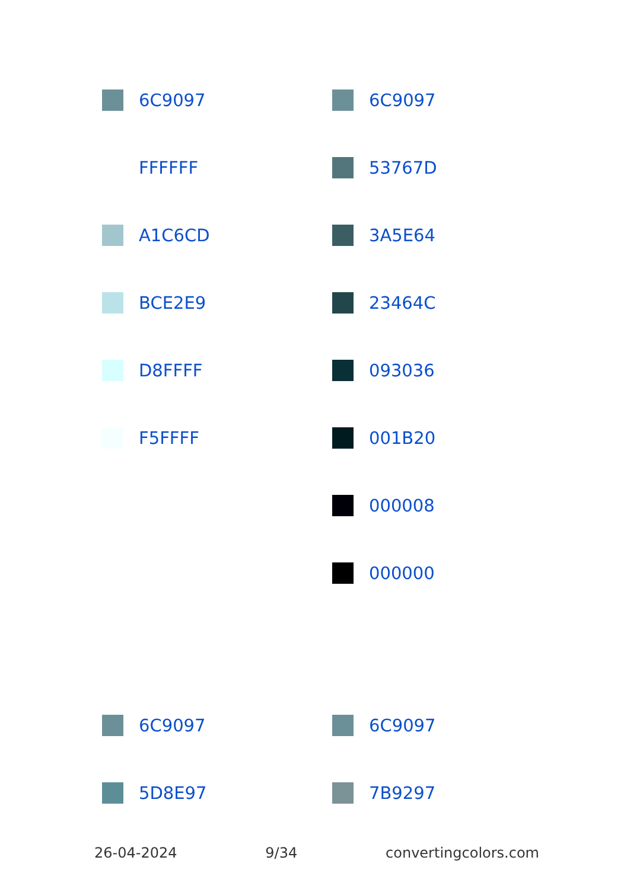6C9097
FFFFFF
A1C6CD
BCE2E9
D8FFFF
F5FFFF
6C9097
53767D
3A5E64
23464C
093036
001B20
000008
000000
6C9097
5D8E97
6C9097
7B9297
26-04-2024 9/34 convertingcolors.com